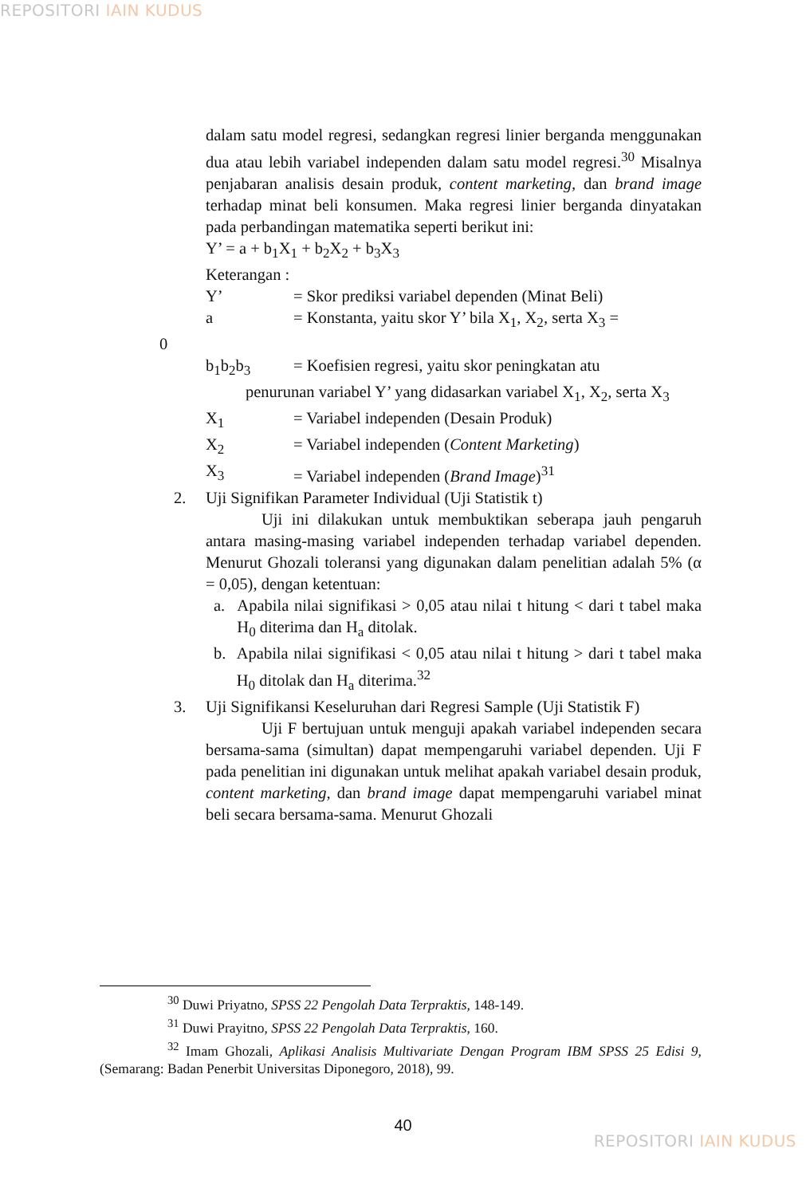REPOSITORI IAIN KUDUS
dalam satu model regresi, sedangkan regresi linier berganda menggunakan dua atau lebih variabel independen dalam satu model regresi.<sup>30</sup> Misalnya penjabaran analisis desain produk, content marketing, dan brand image terhadap minat beli konsumen. Maka regresi linier berganda dinyatakan pada perbandingan matematika seperti berikut ini:
Y’ = a + b<sub>1</sub>X<sub>1</sub> + b<sub>2</sub>X<sub>2</sub> + b<sub>3</sub>X<sub>3</sub>
Keterangan :
Y’ = Skor prediksi variabel dependen (Minat Beli)
a = Konstanta, yaitu skor Y’ bila X<sub>1</sub>, X<sub>2</sub>, serta X<sub>3</sub> =
0
b<sub>1</sub>b<sub>2</sub>b<sub>3</sub> = Koefisien regresi, yaitu skor peningkatan atu
penurunan variabel Y’ yang didasarkan variabel X<sub>1</sub>, X<sub>2</sub>, serta X<sub>3</sub>
X<sub>1</sub> = Variabel independen (Desain Produk)
X<sub>2</sub> = Variabel independen (Content Marketing)
X<sub>3</sub> = Variabel independen (Brand Image)<sup>31</sup>
2. Uji Signifikan Parameter Individual (Uji Statistik t)
Uji ini dilakukan untuk membuktikan seberapa jauh pengaruh antara masing-masing variabel independen terhadap variabel dependen. Menurut Ghozali toleransi yang digunakan dalam penelitian adalah 5% (α = 0,05), dengan ketentuan:
a. Apabila nilai signifikasi > 0,05 atau nilai t hitung < dari t tabel maka H<sub>0</sub> diterima dan H<sub>a</sub> ditolak.
b. Apabila nilai signifikasi < 0,05 atau nilai t hitung > dari t tabel maka H<sub>0</sub> ditolak dan H<sub>a</sub> diterima.<sup>32</sup>
3. Uji Signifikansi Keseluruhan dari Regresi Sample (Uji Statistik F)
Uji F bertujuan untuk menguji apakah variabel independen secara bersama-sama (simultan) dapat mempengaruhi variabel dependen. Uji F pada penelitian ini digunakan untuk melihat apakah variabel desain produk, content marketing, dan brand image dapat mempengaruhi variabel minat beli secara bersama-sama. Menurut Ghozali
<sup>30</sup> Duwi Priyatno, SPSS 22 Pengolah Data Terpraktis, 148-149.
<sup>31</sup> Duwi Prayitno, SPSS 22 Pengolah Data Terpraktis, 160.
<sup>32</sup> Imam Ghozali, Aplikasi Analisis Multivariate Dengan Program IBM SPSS 25 Edisi 9, (Semarang: Badan Penerbit Universitas Diponegoro, 2018), 99.
40
REPOSITORI IAIN KUDUS